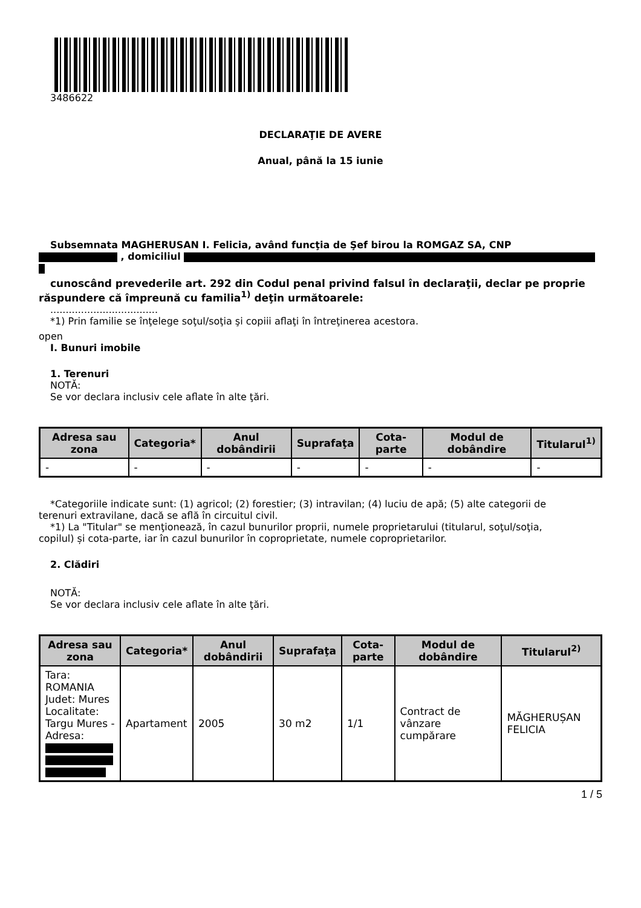3486622
DECLARAŢIE DE AVERE
Anual, până la 15 iunie
Subsemnata MAGHERUSAN I. Felicia, având funcţia de Şef birou la ROMGAZ SA, CNP
, domiciliul
cunoscând prevederile art. 292 din Codul penal privind falsul în declaraţii, declar pe proprie
răspundere că împreună cu familia<sup>1)</sup> deţin următoarele:
...................................
*1) Prin familie se înţelege soţul/soţia şi copiii aflaţi în întreţinerea acestora.
open
I. Bunuri imobile
1. Terenuri
NOTĂ:
Se vor declara inclusiv cele aflate în alte ţări.
| Adresa sau zona | Categoria* | Anul dobândirii | Suprafaţa | Cota-parte | Modul de dobândire | Titularul<sup>1)</sup> |
| --- | --- | --- | --- | --- | --- | --- |
| - | - | - | - | - | - | - |
*Categoriile indicate sunt: (1) agricol; (2) forestier; (3) intravilan; (4) luciu de apă; (5) alte categorii de
terenuri extravilane, dacă se află în circuitul civil.
*1) La "Titular" se menţionează, în cazul bunurilor proprii, numele proprietarului (titularul, soţul/soţia,
copilul) și cota-parte, iar în cazul bunurilor în coproprietate, numele coproprietarilor.
2. Clădiri
NOTĂ:
Se vor declara inclusiv cele aflate în alte ţări.
| Adresa sau zona | Categoria* | Anul dobândirii | Suprafaţa | Cota-parte | Modul de dobândire | Titularul<sup>2)</sup> |
| --- | --- | --- | --- | --- | --- | --- |
| Tara: ROMANIA Judet: Mures Localitate: Targu Mures - Adresa: | Apartament | 2005 | 30 m2 | 1/1 | Contract de vânzare cumpărare | MĂGHERUȘAN FELICIA |
1 / 5